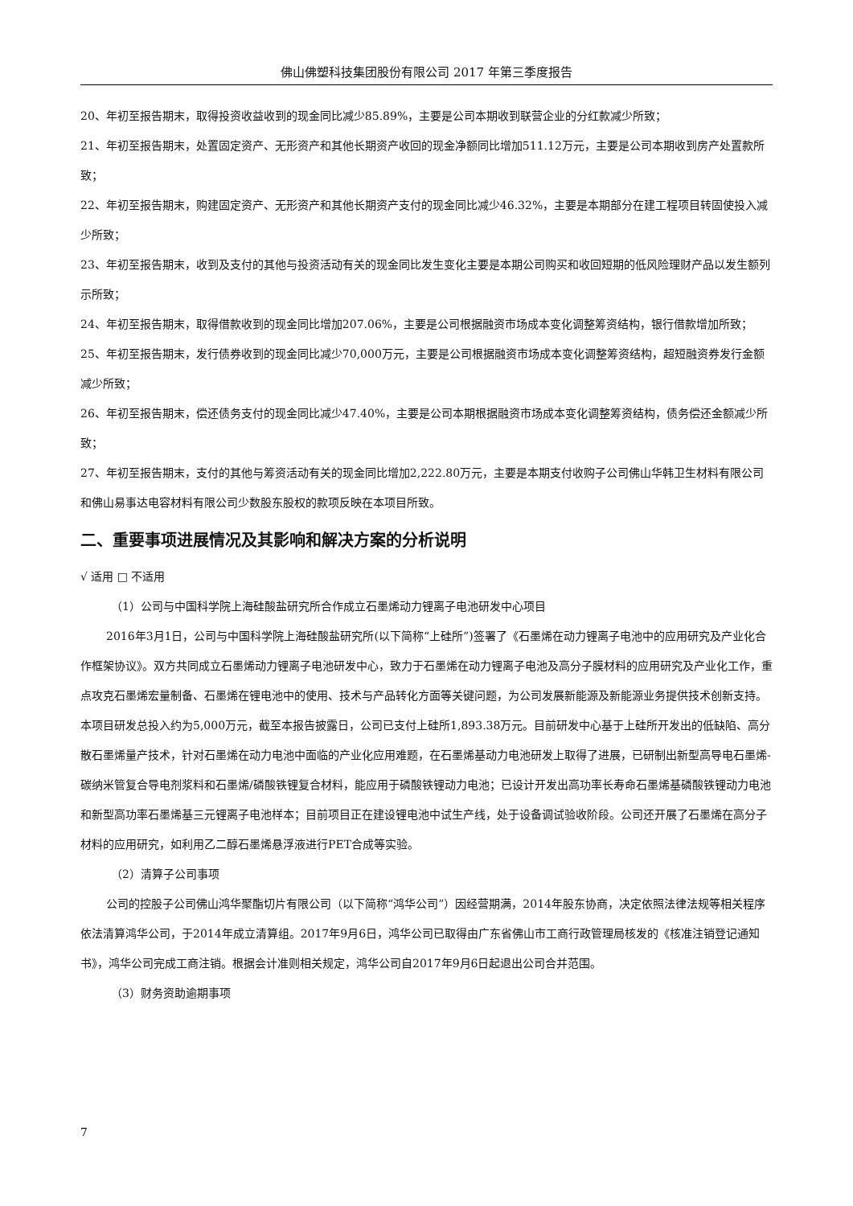佛山佛塑科技集团股份有限公司 2017 年第三季度报告
20、年初至报告期末，取得投资收益收到的现金同比减少85.89%，主要是公司本期收到联营企业的分红款减少所致；
21、年初至报告期末，处置固定资产、无形资产和其他长期资产收回的现金净额同比增加511.12万元，主要是公司本期收到房产处置款所致；
22、年初至报告期末，购建固定资产、无形资产和其他长期资产支付的现金同比减少46.32%，主要是本期部分在建工程项目转固使投入减少所致；
23、年初至报告期末，收到及支付的其他与投资活动有关的现金同比发生变化主要是本期公司购买和收回短期的低风险理财产品以发生额列示所致；
24、年初至报告期末，取得借款收到的现金同比增加207.06%，主要是公司根据融资市场成本变化调整筹资结构，银行借款增加所致；
25、年初至报告期末，发行债券收到的现金同比减少70,000万元，主要是公司根据融资市场成本变化调整筹资结构，超短融资券发行金额减少所致；
26、年初至报告期末，偿还债务支付的现金同比减少47.40%，主要是公司本期根据融资市场成本变化调整筹资结构，债务偿还金额减少所致；
27、年初至报告期末，支付的其他与筹资活动有关的现金同比增加2,222.80万元，主要是本期支付收购子公司佛山华韩卫生材料有限公司和佛山易事达电容材料有限公司少数股东股权的款项反映在本项目所致。
二、重要事项进展情况及其影响和解决方案的分析说明
√ 适用 □ 不适用
（1）公司与中国科学院上海硅酸盐研究所合作成立石墨烯动力锂离子电池研发中心项目
2016年3月1日，公司与中国科学院上海硅酸盐研究所(以下简称“上硅所”)签署了《石墨烯在动力锂离子电池中的应用研究及产业化合作框架协议》。双方共同成立石墨烯动力锂离子电池研发中心，致力于石墨烯在动力锂离子电池及高分子膜材料的应用研究及产业化工作，重点攻克石墨烯宏量制备、石墨烯在锂电池中的使用、技术与产品转化方面等关键问题，为公司发展新能源及新能源业务提供技术创新支持。本项目研发总投入约为5,000万元，截至本报告披露日，公司已支付上硅所1,893.38万元。目前研发中心基于上硅所开发出的低缺陷、高分散石墨烯量产技术，针对石墨烯在动力电池中面临的产业化应用难题，在石墨烯基动力电池研发上取得了进展，已研制出新型高导电石墨烯-碳纳米管复合导电剂浆料和石墨烯/磷酸铁锂复合材料，能应用于磷酸铁锂动力电池；已设计开发出高功率长寿命石墨烯基磷酸铁锂动力电池和新型高功率石墨烯基三元锂离子电池样本；目前项目正在建设锂电池中试生产线，处于设备调试验收阶段。公司还开展了石墨烯在高分子材料的应用研究，如利用乙二醇石墨烯悬浮液进行PET合成等实验。
（2）清算子公司事项
公司的控股子公司佛山鸿华聚酯切片有限公司（以下简称“鸿华公司”）因经营期满，2014年股东协商，决定依照法律法规等相关程序依法清算鸿华公司，于2014年成立清算组。2017年9月6日，鸿华公司已取得由广东省佛山市工商行政管理局核发的《核准注销登记通知书》，鸿华公司完成工商注销。根据会计准则相关规定，鸿华公司自2017年9月6日起退出公司合并范围。
（3）财务资助逾期事项
7